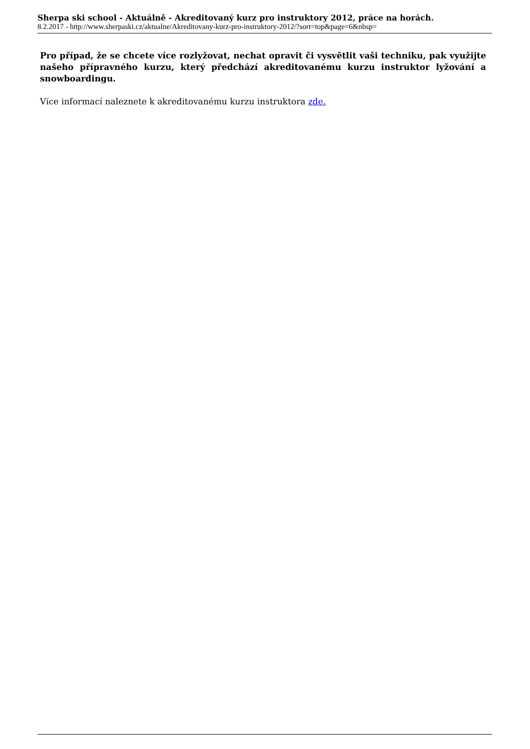Sherpa ski school - Aktuálně - Akreditovaný kurz pro instruktory 2012, práce na horách.
8.2.2017 - http://www.sherpaski.cz/aktualne/Akreditovany-kurz-pro-instruktory-2012/?sort=top&page=6&nbsp=
Pro případ, že se chcete více rozlyžovat, nechat opravit či vysvětlit vaši techniku, pak využijte našeho přípravného kurzu, který předchází akreditovanému kurzu instruktor lyžování a snowboardingu.
Více informací naleznete k akreditovanému kurzu instruktora zde.